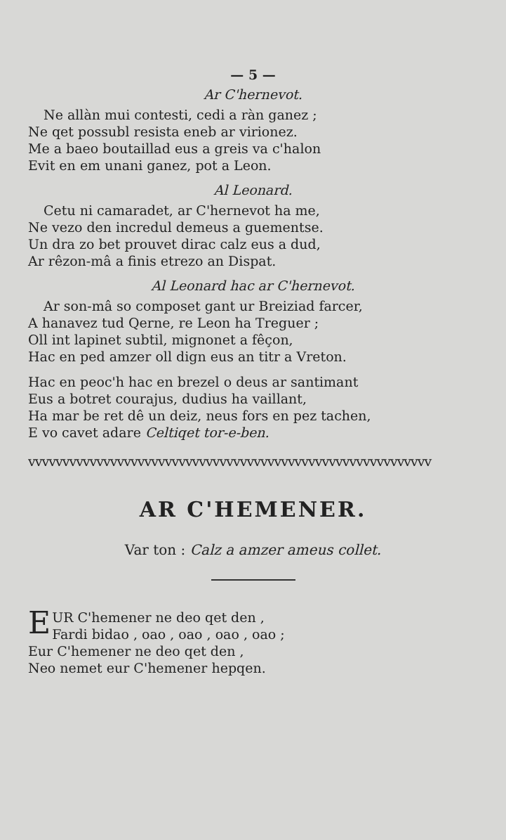— 5 —
Ar C'hernevot.
Ne allàn mui contesti, cedi a ràn ganez ;
Ne qet possubl resista eneb ar virionez.
Me a baeo boutaillad eus a greis va c'halon
Evit en em unani ganez, pot a Leon.
Al Leonard.
Cetu ni camaradet, ar C'hernevot ha me,
Ne vezo den incredul demeus a guementse.
Un dra zo bet prouvet dirac calz eus a dud,
Ar rêzon-mâ a finis etrezo an Dispat.
Al Leonard hac ar C'hernevot.
Ar son-mâ so composet gant ur Breiziad farcer,
A hanavez tud Qerne, re Leon ha Treguer ;
Oll int lapinet subtil, mignonet a fêçon,
Hac en ped amzer oll dign eus an titr a Vreton.
Hac en peoc'h hac en brezel o deus ar santimant
Eus a botret courajus, dudius ha vaillant,
Ha mar be ret dê un deiz, neus fors en pez tachen,
E vo cavet adare Celtiqet tor-e-ben.
vvvvvvvvvvvvvvvvvvvvvvvvvvvvvvvvvvvvvvvvvvvvvvvvvvvvvvvvvvv
AR C'HEMENER.
Var ton : Calz a amzer ameus collet.
EUR C'hemener ne deo qet den ,
Fardi bidao , oao , oao , oao , oao ;
Eur C'hemener ne deo qet den ,
Neo nemet eur C'hemener hepqen.